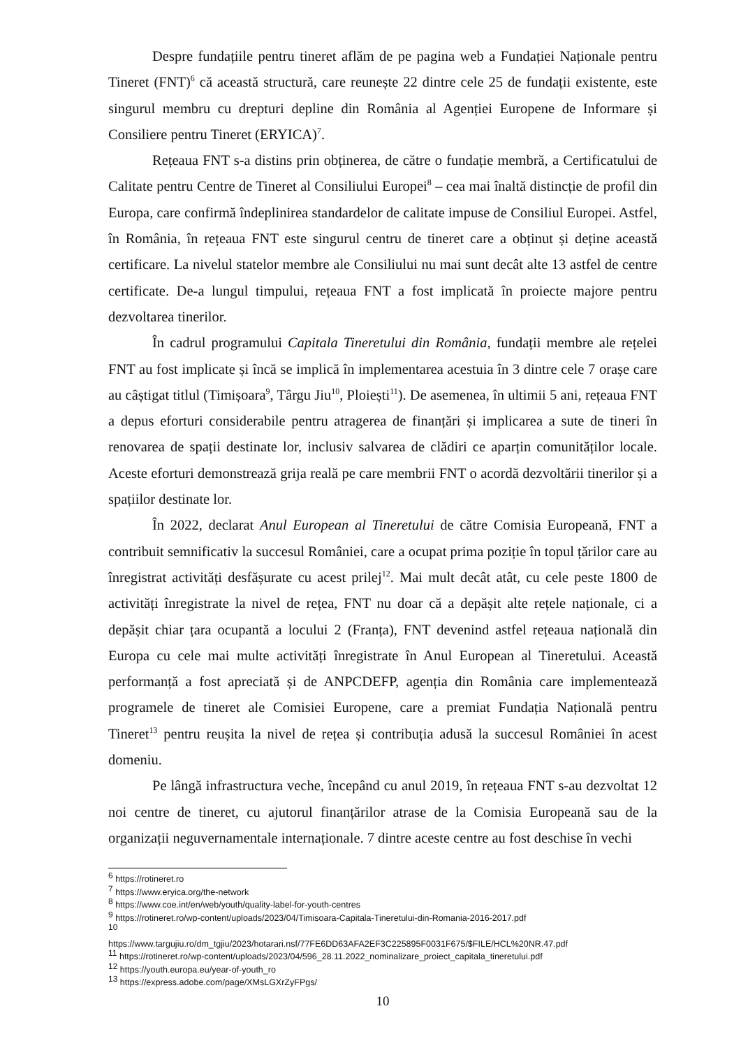Despre fundațiile pentru tineret aflăm de pe pagina web a Fundației Naționale pentru Tineret (FNT)<sup>6</sup> că această structură, care reunește 22 dintre cele 25 de fundații existente, este singurul membru cu drepturi depline din România al Agenției Europene de Informare și Consiliere pentru Tineret (ERYICA)<sup>7</sup>.
Rețeaua FNT s-a distins prin obținerea, de către o fundație membră, a Certificatului de Calitate pentru Centre de Tineret al Consiliului Europei<sup>8</sup> – cea mai înaltă distincție de profil din Europa, care confirmă îndeplinirea standardelor de calitate impuse de Consiliul Europei. Astfel, în România, în rețeaua FNT este singurul centru de tineret care a obținut și deține această certificare. La nivelul statelor membre ale Consiliului nu mai sunt decât alte 13 astfel de centre certificate. De-a lungul timpului, rețeaua FNT a fost implicată în proiecte majore pentru dezvoltarea tinerilor.
În cadrul programului Capitala Tineretului din România, fundații membre ale rețelei FNT au fost implicate și încă se implică în implementarea acestuia în 3 dintre cele 7 orașe care au câștigat titlul (Timișoara<sup>9</sup>, Târgu Jiu<sup>10</sup>, Ploiești<sup>11</sup>). De asemenea, în ultimii 5 ani, rețeaua FNT a depus eforturi considerabile pentru atragerea de finanțări și implicarea a sute de tineri în renovarea de spații destinate lor, inclusiv salvarea de clădiri ce aparțin comunităților locale. Aceste eforturi demonstrează grija reală pe care membrii FNT o acordă dezvoltării tinerilor și a spațiilor destinate lor.
În 2022, declarat Anul European al Tineretului de către Comisia Europeană, FNT a contribuit semnificativ la succesul României, care a ocupat prima poziție în topul țărilor care au înregistrat activități desfășurate cu acest prilej<sup>12</sup>. Mai mult decât atât, cu cele peste 1800 de activități înregistrate la nivel de rețea, FNT nu doar că a depășit alte rețele naționale, ci a depășit chiar țara ocupantă a locului 2 (Franța), FNT devenind astfel rețeaua națională din Europa cu cele mai multe activități înregistrate în Anul European al Tineretului. Această performanță a fost apreciată și de ANPCDEFP, agenția din România care implementează programele de tineret ale Comisiei Europene, care a premiat Fundația Națională pentru Tineret<sup>13</sup> pentru reușita la nivel de rețea și contribuția adusă la succesul României în acest domeniu.
Pe lângă infrastructura veche, începând cu anul 2019, în rețeaua FNT s-au dezvoltat 12 noi centre de tineret, cu ajutorul finanțărilor atrase de la Comisia Europeană sau de la organizații neguvernamentale internaționale. 7 dintre aceste centre au fost deschise în vechi
<sup>6</sup> https://rotineret.ro
<sup>7</sup> https://www.eryica.org/the-network
<sup>8</sup> https://www.coe.int/en/web/youth/quality-label-for-youth-centres
<sup>9</sup> https://rotineret.ro/wp-content/uploads/2023/04/Timisoara-Capitala-Tineretului-din-Romania-2016-2017.pdf
<sup>10</sup>
https://www.targujiu.ro/dm_tgjiu/2023/hotarari.nsf/77FE6DD63AFA2EF3C225895F0031F675/$FILE/HCL%20NR.47.pdf
<sup>11</sup> https://rotineret.ro/wp-content/uploads/2023/04/596_28.11.2022_nominalizare_proiect_capitala_tineretului.pdf
<sup>12</sup> https://youth.europa.eu/year-of-youth_ro
<sup>13</sup> https://express.adobe.com/page/XMsLGXrZyFPgs/
10